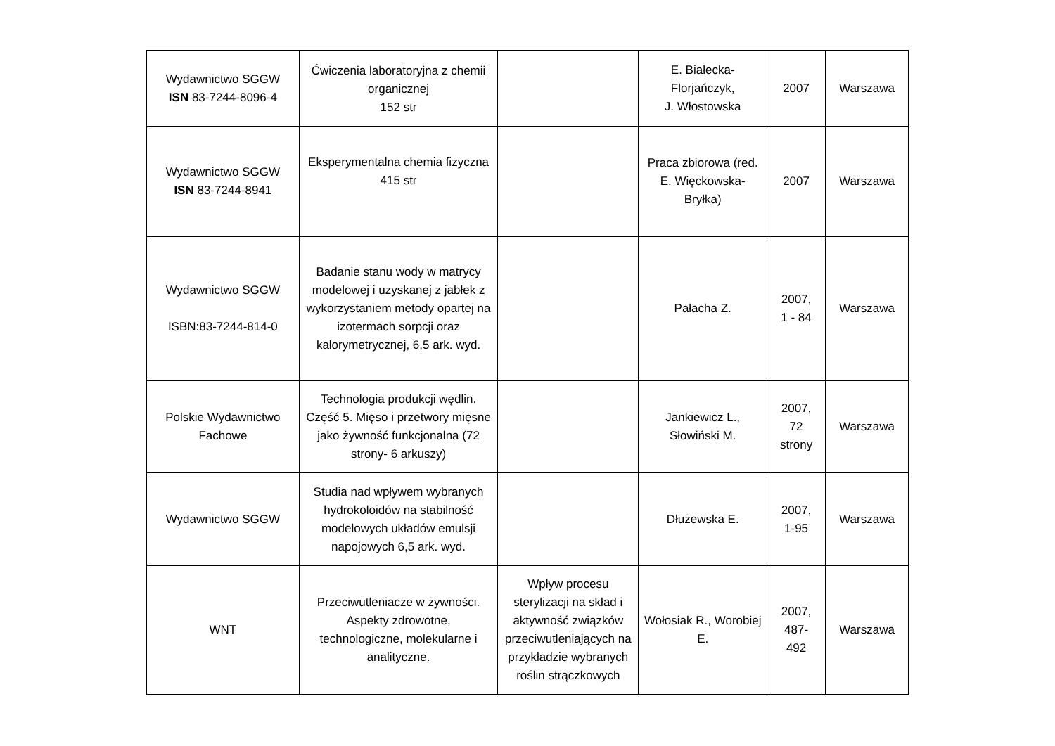| Wydawnictwo SGGW ISN 83-7244-8096-4 | Ćwiczenia laboratoryjna z chemii organicznej 152 str | | E. Białecka-Florjańczyk, J. Włostowska | 2007 | Warszawa |
| Wydawnictwo SGGW ISN 83-7244-8941 | Eksperymentalna chemia fizyczna 415 str | | Praca zbiorowa (red. E. Więckowska-Bryłka) | 2007 | Warszawa |
| Wydawnictwo SGGW ISBN:83-7244-814-0 | Badanie stanu wody w matrycy modelowej i uzyskanej z jabłek z wykorzystaniem metody opartej na izotermach sorpcji oraz kalorymetrycznej, 6,5 ark. wyd. | | Pałacha Z. | 2007, 1 - 84 | Warszawa |
| Polskie Wydawnictwo Fachowe | Technologia produkcji wędlin. Część 5. Mięso i przetwory mięsne jako żywność funkcjonalna (72 strony- 6 arkuszy) | | Jankiewicz L., Słowiński M. | 2007, 72 strony | Warszawa |
| Wydawnictwo SGGW | Studia nad wpływem wybranych hydrokoloidów na stabilność modelowych układów emulsji napojowych 6,5 ark. wyd. | | Dłużewska E. | 2007, 1-95 | Warszawa |
| WNT | Przeciwutleniacze w żywności. Aspekty zdrowotne, technologiczne, molekularne i analityczne. | Wpływ procesu sterylizacji na skład i aktywność związków przeciwutleniających na przykładzie wybranych roślin strączkowych | Wołosiak R., Worobiej E. | 2007, 487- 492 | Warszawa |